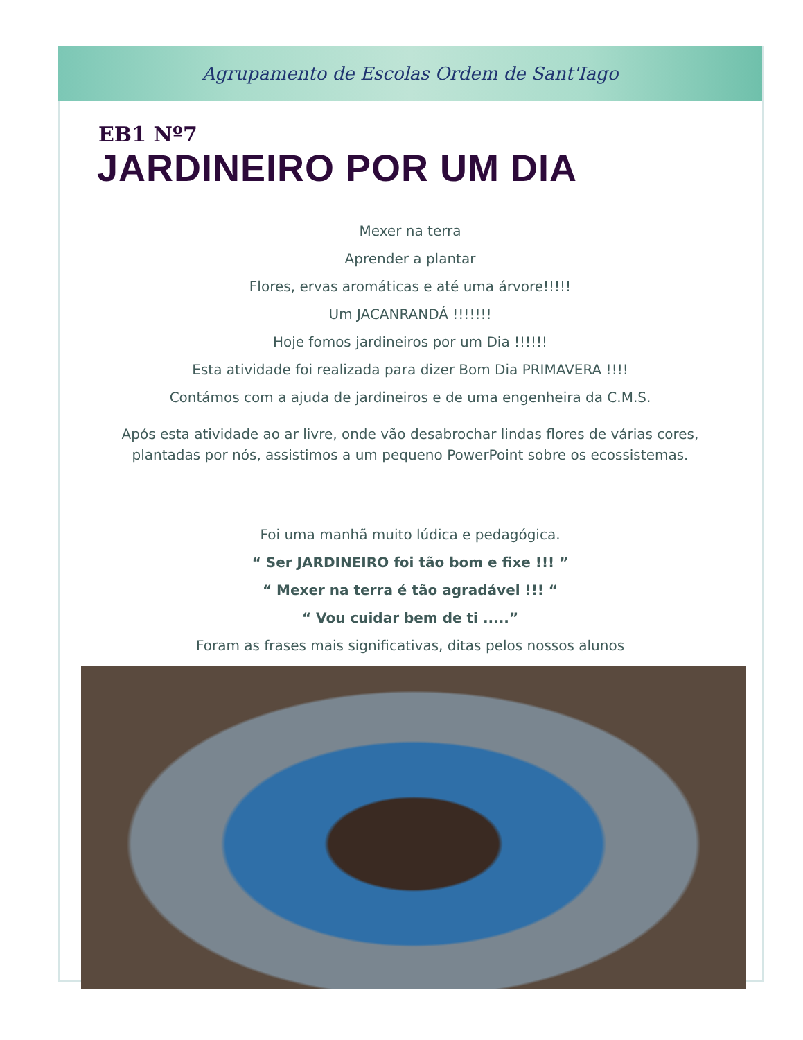Agrupamento de Escolas Ordem de Sant'Iago
EB1 Nº7
JARDINEIRO POR UM DIA
Mexer na terra
Aprender a plantar
Flores, ervas aromáticas e até uma árvore!!!!!
Um JACANRANDÁ !!!!!!!
Hoje fomos jardineiros por um Dia !!!!!!
Esta atividade foi realizada para dizer Bom Dia PRIMAVERA !!!!
Contámos com a ajuda de jardineiros e de uma engenheira da C.M.S.
Após esta atividade ao ar livre, onde vão desabrochar lindas flores de várias cores,
plantadas por nós, assistimos a um pequeno PowerPoint sobre os ecossistemas.
Foi uma manhã muito lúdica e pedagógica.
“ Ser JARDINEIRO foi tão bom e fixe !!! ”
“ Mexer na terra é tão agradável !!! “
“ Vou cuidar bem de ti .....”
Foram as frases mais significativas, ditas pelos nossos alunos